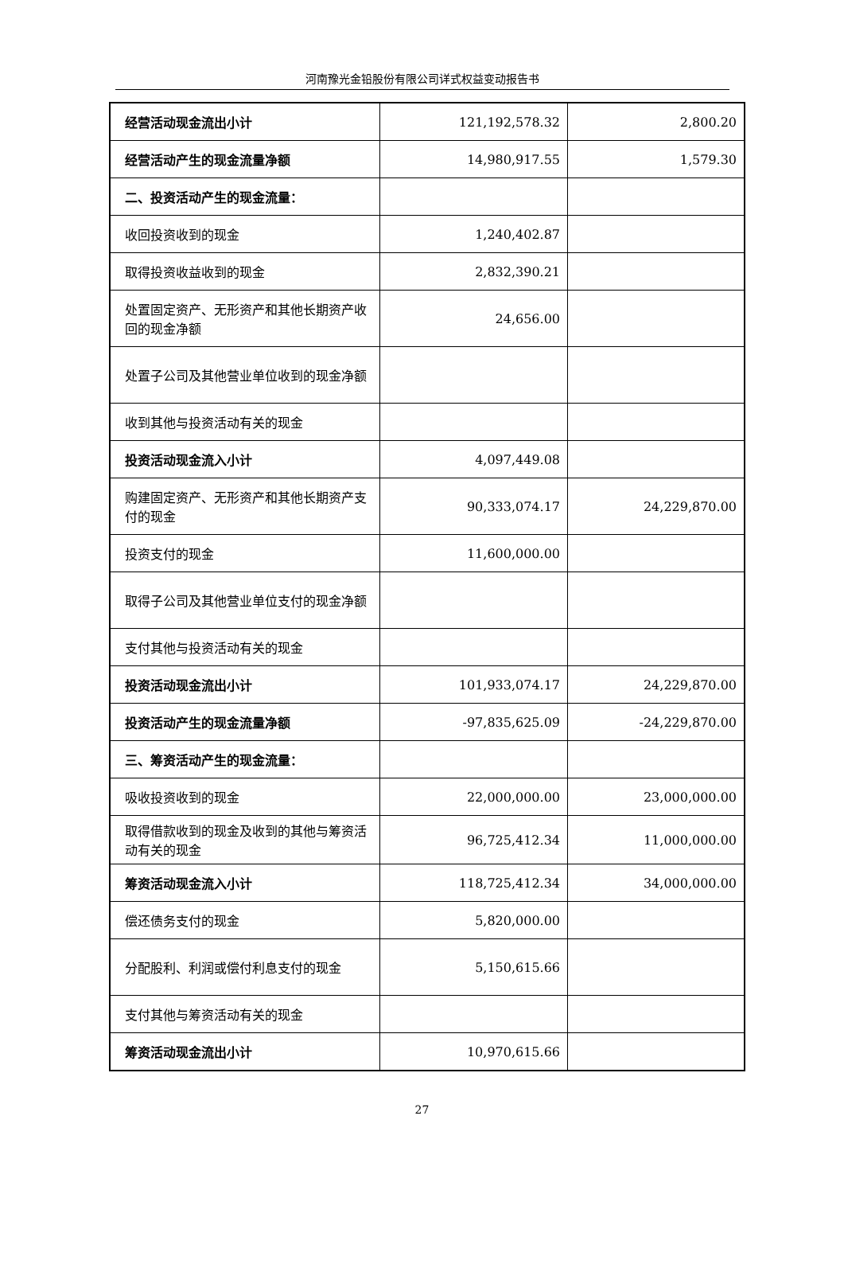河南豫光金铅股份有限公司详式权益变动报告书
| 经营活动现金流出小计 | 121,192,578.32 | 2,800.20 |
| 经营活动产生的现金流量净额 | 14,980,917.55 | 1,579.30 |
| 二、投资活动产生的现金流量： | | |
| 收回投资收到的现金 | 1,240,402.87 | |
| 取得投资收益收到的现金 | 2,832,390.21 | |
| 处置固定资产、无形资产和其他长期资产收回的现金净额 | 24,656.00 | |
| 处置子公司及其他营业单位收到的现金净额 | | |
| 收到其他与投资活动有关的现金 | | |
| 投资活动现金流入小计 | 4,097,449.08 | |
| 购建固定资产、无形资产和其他长期资产支付的现金 | 90,333,074.17 | 24,229,870.00 |
| 投资支付的现金 | 11,600,000.00 | |
| 取得子公司及其他营业单位支付的现金净额 | | |
| 支付其他与投资活动有关的现金 | | |
| 投资活动现金流出小计 | 101,933,074.17 | 24,229,870.00 |
| 投资活动产生的现金流量净额 | -97,835,625.09 | -24,229,870.00 |
| 三、筹资活动产生的现金流量： | | |
| 吸收投资收到的现金 | 22,000,000.00 | 23,000,000.00 |
| 取得借款收到的现金及收到的其他与筹资活动有关的现金 | 96,725,412.34 | 11,000,000.00 |
| 筹资活动现金流入小计 | 118,725,412.34 | 34,000,000.00 |
| 偿还债务支付的现金 | 5,820,000.00 | |
| 分配股利、利润或偿付利息支付的现金 | 5,150,615.66 | |
| 支付其他与筹资活动有关的现金 | | |
| 筹资活动现金流出小计 | 10,970,615.66 | |
27